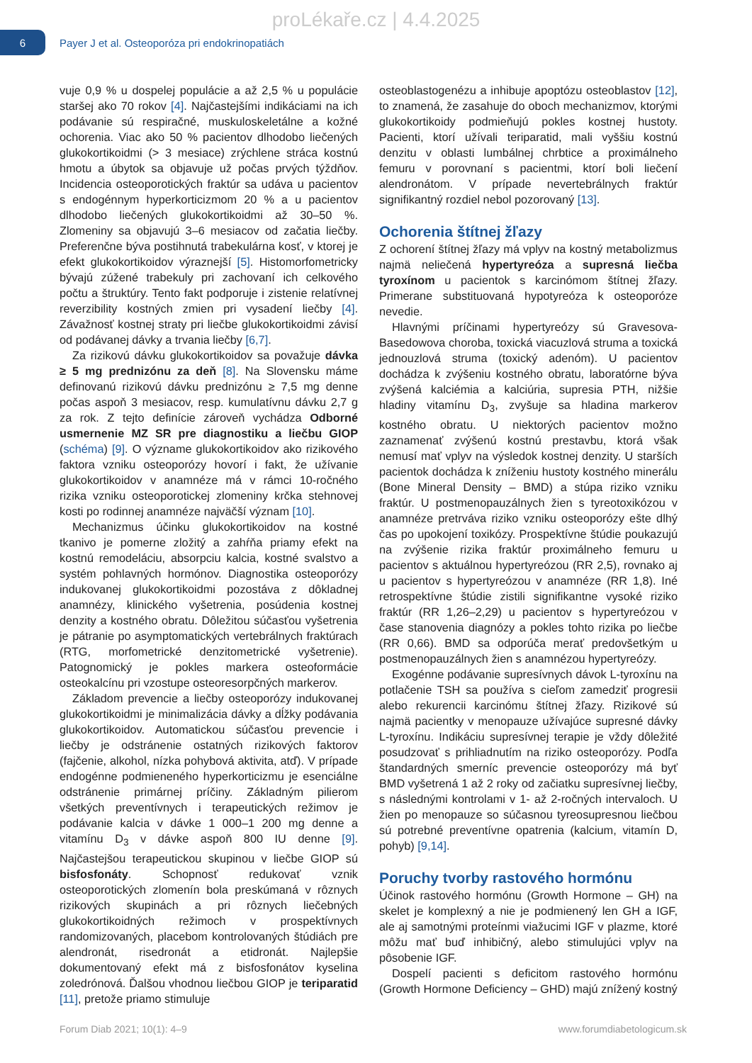proLékaře.cz | 4.4.2025
6
Payer J et al. Osteoporóza pri endokrinopatiách
vuje 0,9 % u dospelej populácie a až 2,5 % u populácie staršej ako 70 rokov [4]. Najčastejšími indikáciami na ich podávanie sú respiračné, muskuloskeletálne a kožné ochorenia. Viac ako 50 % pacientov dlhodobo liečených glukokortikoidmi (> 3 mesiace) zrýchlene stráca kostnú hmotu a úbytok sa objavuje už počas prvých týždňov. Incidencia osteoporotických fraktúr sa udáva u pacientov s endogénnym hyperkorticizmom 20 % a u pacientov dlhodobo liečených glukokortikoidmi až 30–50 %. Zlomeniny sa objavujú 3–6 mesiacov od začatia liečby. Preferenčne býva postihnutá trabekulárna kosť, v ktorej je efekt glukokortikoidov výraznejší [5]. Histomorfometricky bývajú zúžené trabekuly pri zachovaní ich celkového počtu a štruktúry. Tento fakt podporuje i zistenie relatívnej reverzibility kostných zmien pri vysadení liečby [4]. Závažnosť kostnej straty pri liečbe glukokortikoidmi závisí od podávanej dávky a trvania liečby [6,7].
Za rizikovú dávku glukokortikoidov sa považuje dávka ≥ 5 mg prednizónu za deň [8]. Na Slovensku máme definovanú rizikovú dávku prednizónu ≥ 7,5 mg denne počas aspoň 3 mesiacov, resp. kumulatívnu dávku 2,7 g za rok. Z tejto definície zároveň vychádza Odborné usmernenie MZ SR pre diagnostiku a liečbu GIOP (schéma) [9]. O význame glukokortikoidov ako rizikového faktora vzniku osteoporózy hovorí i fakt, že užívanie glukokortikoidov v anamnéze má v rámci 10-ročného rizika vzniku osteoporotickej zlomeniny krčka stehnovej kosti po rodinnej anamnéze najväčší význam [10].
Mechanizmus účinku glukokortikoidov na kostné tkanivo je pomerne zložitý a zahŕňa priamy efekt na kostnú remodeláciu, absorpciu kalcia, kostné svalstvo a systém pohlavných hormónov. Diagnostika osteoporózy indukovanej glukokortikoidmi pozostáva z dôkladnej anamnézy, klinického vyšetrenia, posúdenia kostnej denzity a kostného obratu. Dôležitou súčasťou vyšetrenia je pátranie po asymptomatických vertebrálnych fraktúrach (RTG, morfometrické denzitometrické vyšetrenie). Patognomický je pokles markera osteoformácie osteokalcínu pri vzostupe osteoresorpčných markerov.
Základom prevencie a liečby osteoporózy indukovanej glukokortikoidmi je minimalizácia dávky a dĺžky podávania glukokortikoidov. Automatickou súčasťou prevencie i liečby je odstránenie ostatných rizikových faktorov (fajčenie, alkohol, nízka pohybová aktivita, atď). V prípade endogénne podmieneného hyperkorticizmu je esenciálne odstránenie primárnej príčiny. Základným pilierom všetkých preventívnych i terapeutických režimov je podávanie kalcia v dávke 1 000–1 200 mg denne a vitamínu D<sub>3</sub> v dávke aspoň 800 IU denne [9]. Najčastejšou terapeutickou skupinou v liečbe GIOP sú bisfosfonáty. Schopnosť redukovať vznik osteoporotických zlomenín bola preskúmaná v rôznych rizikových skupinách a pri rôznych liečebných glukokortikoidných režimoch v prospektívnych randomizovaných, placebom kontrolovaných štúdiách pre alendronát, risedronát a etidronát. Najlepšie dokumentovaný efekt má z bisfosfonátov kyselina zoledrónová. Ďalšou vhodnou liečbou GIOP je teriparatid [11], pretože priamo stimuluje
osteoblastogenézu a inhibuje apoptózu osteoblastov [12], to znamená, že zasahuje do oboch mechanizmov, ktorými glukokortikoidy podmieňujú pokles kostnej hustoty. Pacienti, ktorí užívali teriparatid, mali vyššiu kostnú denzitu v oblasti lumbálnej chrbtice a proximálneho femuru v porovnaní s pacientmi, ktorí boli liečení alendronátom. V prípade nevertebrálnych fraktúr signifikantný rozdiel nebol pozorovaný [13].
Ochorenia štítnej žľazy
Z ochorení štítnej žľazy má vplyv na kostný metabolizmus najmä neliečená hypertyreóza a supresná liečba tyroxínom u pacientok s karcinómom štítnej žľazy. Primerane substituovaná hypotyreóza k osteoporóze nevedie.
Hlavnými príčinami hypertyreózy sú Gravesova-Basedowova choroba, toxická viacuzlová struma a toxická jednouzlová struma (toxický adenóm). U pacientov dochádza k zvýšeniu kostného obratu, laboratórne býva zvýšená kalciémia a kalciúria, supresia PTH, nižšie hladiny vitamínu D<sub>3</sub>, zvyšuje sa hladina markerov kostného obratu. U niektorých pacientov možno zaznamenať zvýšenú kostnú prestavbu, ktorá však nemusí mať vplyv na výsledok kostnej denzity. U starších pacientok dochádza k zníženiu hustoty kostného minerálu (Bone Mineral Density – BMD) a stúpa riziko vzniku fraktúr. U postmenopauzálnych žien s tyreotoxikózou v anamnéze pretrváva riziko vzniku osteoporózy ešte dlhý čas po upokojení toxikózy. Prospektívne štúdie poukazujú na zvýšenie rizika fraktúr proximálneho femuru u pacientov s aktuálnou hypertyreózou (RR 2,5), rovnako aj u pacientov s hypertyreózou v anamnéze (RR 1,8). Iné retrospektívne štúdie zistili signifikantne vysoké riziko fraktúr (RR 1,26–2,29) u pacientov s hypertyreózou v čase stanovenia diagnózy a pokles tohto rizika po liečbe (RR 0,66). BMD sa odporúča merať predovšetkým u postmenopauzálnych žien s anamnézou hypertyreózy.
Exogénne podávanie supresívnych dávok L-tyroxínu na potlačenie TSH sa používa s cieľom zamedziť progresii alebo rekurencii karcinómu štítnej žľazy. Rizikové sú najmä pacientky v menopauze užívajúce supresné dávky L-tyroxínu. Indikáciu supresívnej terapie je vždy dôležité posudzovať s prihliadnutím na riziko osteoporózy. Podľa štandardných smerníc prevencie osteoporózy má byť BMD vyšetrená 1 až 2 roky od začiatku supresívnej liečby, s následnými kontrolami v 1- až 2-ročných intervaloch. U žien po menopauze so súčasnou tyreosupresnou liečbou sú potrebné preventívne opatrenia (kalcium, vitamín D, pohyb) [9,14].
Poruchy tvorby rastového hormónu
Účinok rastového hormónu (Growth Hormone – GH) na skelet je komplexný a nie je podmienený len GH a IGF, ale aj samotnými proteínmi viažucimi IGF v plazme, ktoré môžu mať buď inhibičný, alebo stimulujúci vplyv na pôsobenie IGF.
Dospelí pacienti s deficitom rastového hormónu (Growth Hormone Deficiency – GHD) majú znížený kostný
Forum Diab 2021; 10(1): 4–9 www.forumdiabetologicum.sk